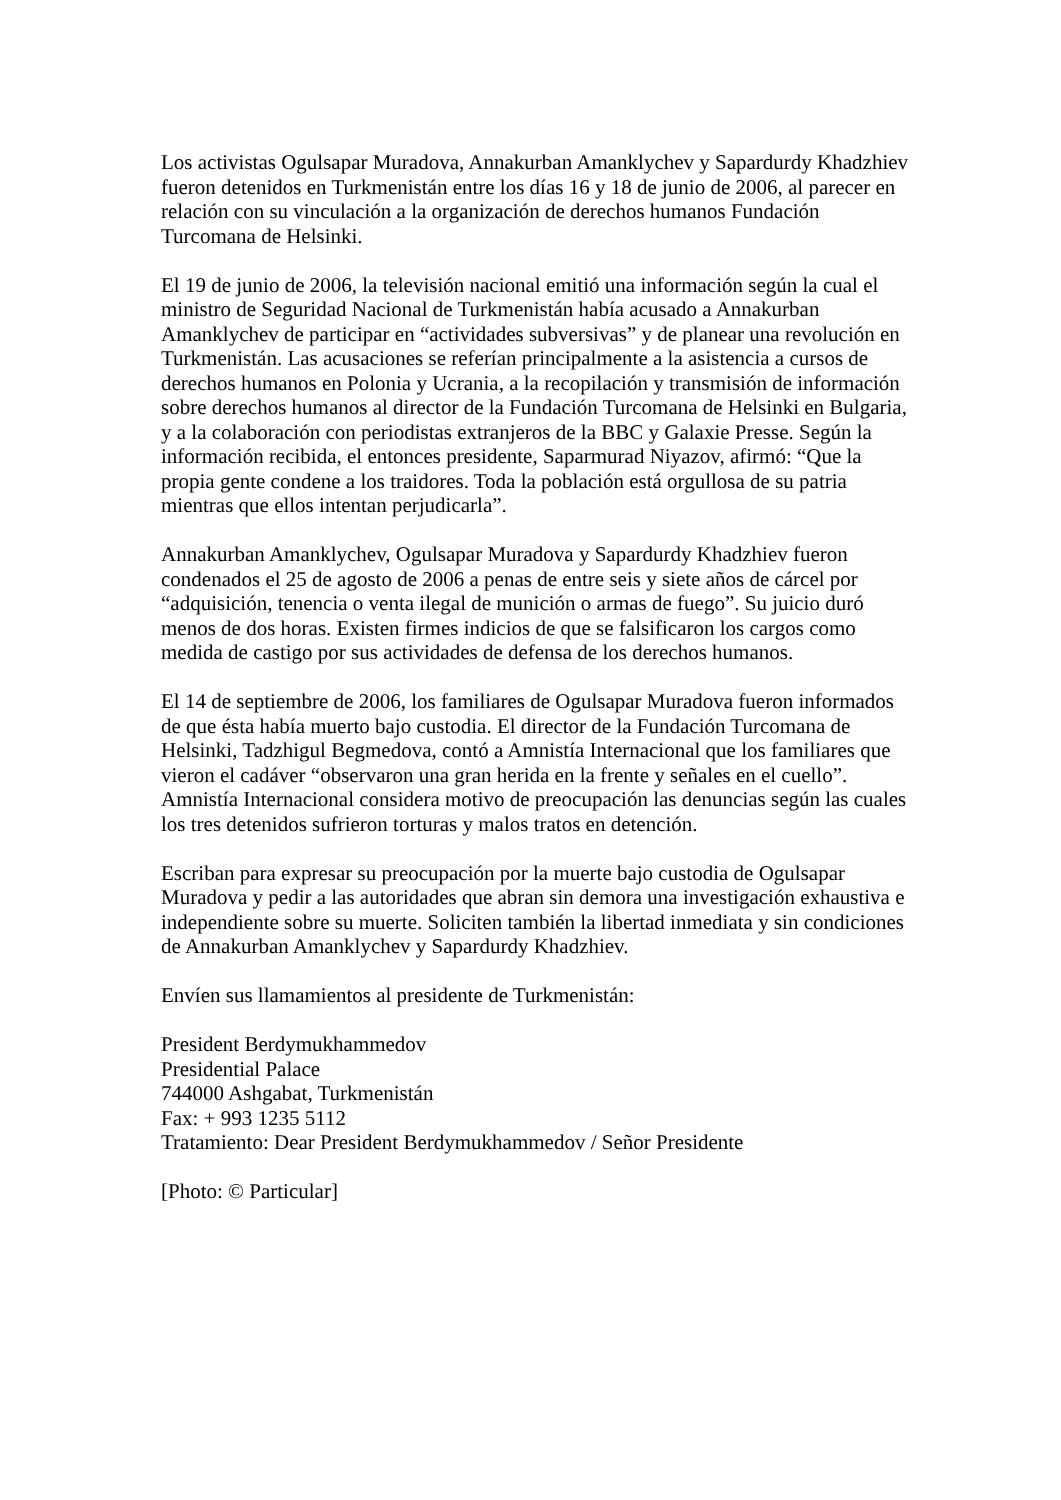Los activistas Ogulsapar Muradova, Annakurban Amanklychev y Sapardurdy Khadzhiev fueron detenidos en Turkmenistán entre los días 16 y 18 de junio de 2006, al parecer en relación con su vinculación a la organización de derechos humanos Fundación Turcomana de Helsinki.
El 19 de junio de 2006, la televisión nacional emitió una información según la cual el ministro de Seguridad Nacional de Turkmenistán había acusado a Annakurban Amanklychev de participar en “actividades subversivas” y de planear una revolución en Turkmenistán. Las acusaciones se referían principalmente a la asistencia a cursos de derechos humanos en Polonia y Ucrania, a la recopilación y transmisión de información sobre derechos humanos al director de la Fundación Turcomana de Helsinki en Bulgaria, y a la colaboración con periodistas extranjeros de la BBC y Galaxie Presse. Según la información recibida, el entonces presidente, Saparmurad Niyazov, afirmó: “Que la propia gente condene a los traidores. Toda la población está orgullosa de su patria mientras que ellos intentan perjudicarla”.
Annakurban Amanklychev, Ogulsapar Muradova y Sapardurdy Khadzhiev fueron condenados el 25 de agosto de 2006 a penas de entre seis y siete años de cárcel por “adquisición, tenencia o venta ilegal de munición o armas de fuego”. Su juicio duró menos de dos horas. Existen firmes indicios de que se falsificaron los cargos como medida de castigo por sus actividades de defensa de los derechos humanos.
El 14 de septiembre de 2006, los familiares de Ogulsapar Muradova fueron informados de que ésta había muerto bajo custodia. El director de la Fundación Turcomana de Helsinki, Tadzhigul Begmedova, contó a Amnistía Internacional que los familiares que vieron el cadáver “observaron una gran herida en la frente y señales en el cuello”. Amnistía Internacional considera motivo de preocupación las denuncias según las cuales los tres detenidos sufrieron torturas y malos tratos en detención.
Escriban para expresar su preocupación por la muerte bajo custodia de Ogulsapar Muradova y pedir a las autoridades que abran sin demora una investigación exhaustiva e independiente sobre su muerte. Soliciten también la libertad inmediata y sin condiciones de Annakurban Amanklychev y Sapardurdy Khadzhiev.
Envíen sus llamamientos al presidente de Turkmenistán:
President Berdymukhammedov
Presidential Palace
744000 Ashgabat, Turkmenistán
Fax: + 993 1235 5112
Tratamiento: Dear President Berdymukhammedov / Señor Presidente
[Photo: © Particular]